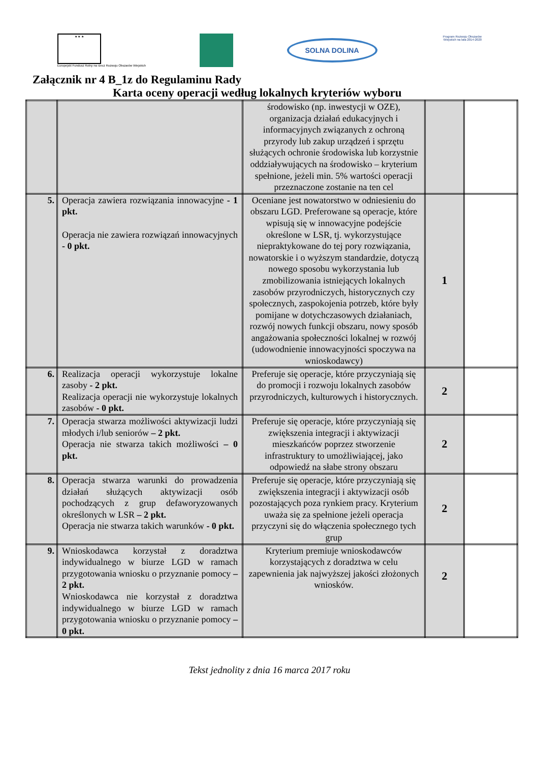★ ★ ★
Europejski Fundusz Rolny na rzecz Rozwoju Obszarów Wiejskich
SOLNA DOLINA
Program Rozwoju Obszarów Wiejskich na lata 2014-2020
Załącznik nr 4 B_1z do Regulaminu Rady
Karta oceny operacji według lokalnych kryteriów wyboru
| | | środowisko (np. inwestycji w OZE), organizacja działań edukacyjnych i informacyjnych związanych z ochroną przyrody lub zakup urządzeń i sprzętu służących ochronie środowiska lub korzystnie oddziaływujących na środowisko – kryterium spełnione, jeżeli min. 5% wartości operacji przeznaczone zostanie na ten cel | | |
| 5. | Operacja zawiera rozwiązania innowacyjne - 1 pkt. Operacja nie zawiera rozwiązań innowacyjnych - 0 pkt. | Oceniane jest nowatorstwo w odniesieniu do obszaru LGD. Preferowane są operacje, które wpisują się w innowacyjne podejście określone w LSR, tj. wykorzystujące niepraktykowane do tej pory rozwiązania, nowatorskie i o wyższym standardzie, dotyczą nowego sposobu wykorzystania lub zmobilizowania istniejących lokalnych zasobów przyrodniczych, historycznych czy społecznych, zaspokojenia potrzeb, które były pomijane w dotychczasowych działaniach, rozwój nowych funkcji obszaru, nowy sposób angażowania społeczności lokalnej w rozwój (udowodnienie innowacyjności spoczywa na wnioskodawcy) | 1 | |
| 6. | Realizacja operacji wykorzystuje lokalne zasoby - 2 pkt. Realizacja operacji nie wykorzystuje lokalnych zasobów - 0 pkt. | Preferuje się operacje, które przyczyniają się do promocji i rozwoju lokalnych zasobów przyrodniczych, kulturowych i historycznych. | 2 | |
| 7. | Operacja stwarza możliwości aktywizacji ludzi młodych i/lub seniorów – 2 pkt. Operacja nie stwarza takich możliwości – 0 pkt. | Preferuje się operacje, które przyczyniają się zwiększenia integracji i aktywizacji mieszkańców poprzez stworzenie infrastruktury to umożliwiającej, jako odpowiedź na słabe strony obszaru | 2 | |
| 8. | Operacja stwarza warunki do prowadzenia działań służących aktywizacji osób pochodzących z grup defaworyzowanych określonych w LSR – 2 pkt. Operacja nie stwarza takich warunków - 0 pkt. | Preferuje się operacje, które przyczyniają się zwiększenia integracji i aktywizacji osób pozostających poza rynkiem pracy. Kryterium uważa się za spełnione jeżeli operacja przyczyni się do włączenia społecznego tych grup | 2 | |
| 9. | Wnioskodawca korzystał z doradztwa indywidualnego w biurze LGD w ramach przygotowania wniosku o przyznanie pomocy – 2 pkt. Wnioskodawca nie korzystał z doradztwa indywidualnego w biurze LGD w ramach przygotowania wniosku o przyznanie pomocy – 0 pkt. | Kryterium premiuje wnioskodawców korzystających z doradztwa w celu zapewnienia jak najwyższej jakości złożonych wniosków. | 2 | |
Tekst jednolity z dnia 16 marca 2017 roku